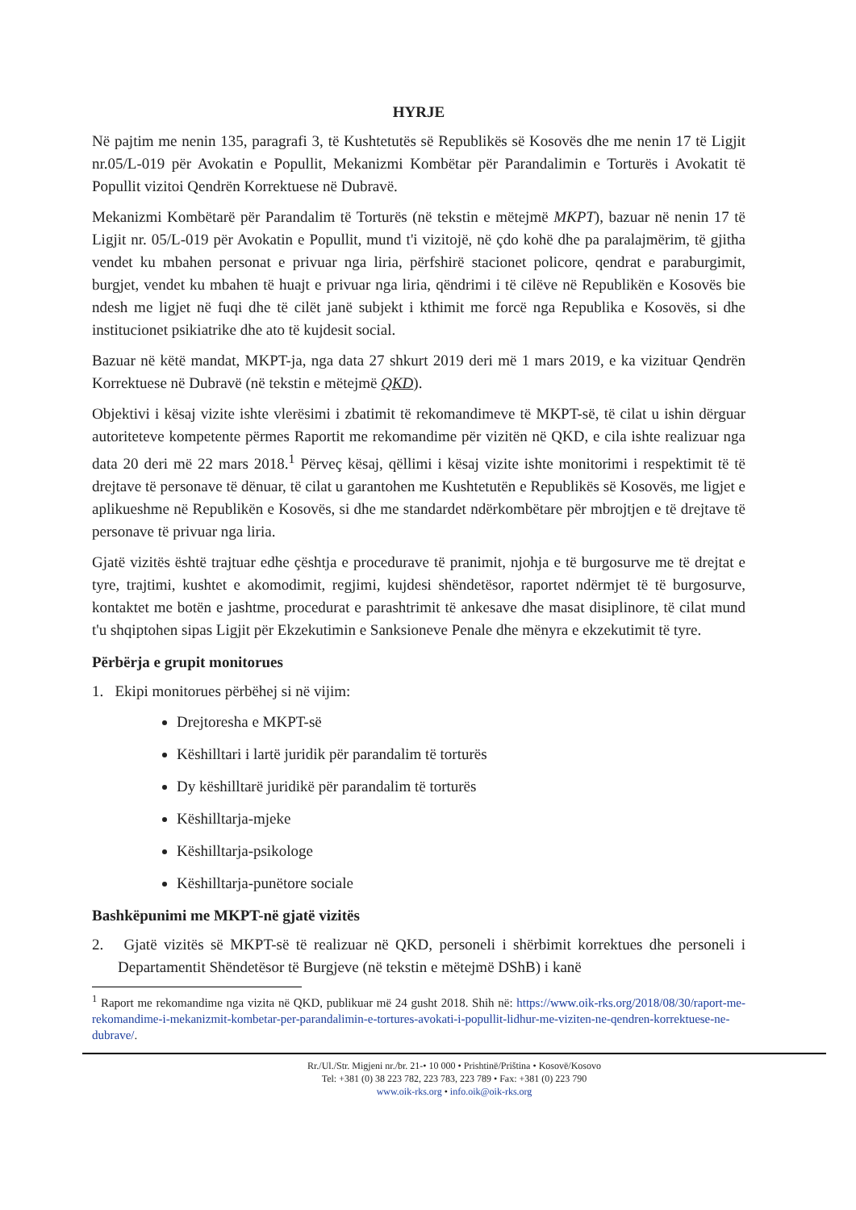HYRJE
Në pajtim me nenin 135, paragrafi 3, të Kushtetutës së Republikës së Kosovës dhe me nenin 17 të Ligjit nr.05/L-019 për Avokatin e Popullit, Mekanizmi Kombëtar për Parandalimin e Torturës i Avokatit të Popullit vizitoi Qendrën Korrektuese në Dubravë.
Mekanizmi Kombëtarë për Parandalim të Torturës (në tekstin e mëtejmë MKPT), bazuar në nenin 17 të Ligjit nr. 05/L-019 për Avokatin e Popullit, mund t'i vizitojë, në çdo kohë dhe pa paralajmërim, të gjitha vendet ku mbahen personat e privuar nga liria, përfshirë stacionet policore, qendrat e paraburgimit, burgjet, vendet ku mbahen të huajt e privuar nga liria, qëndrimi i të cilëve në Republikën e Kosovës bie ndesh me ligjet në fuqi dhe të cilët janë subjekt i kthimit me forcë nga Republika e Kosovës, si dhe institucionet psikiatrike dhe ato të kujdesit social.
Bazuar në këtë mandat, MKPT-ja, nga data 27 shkurt 2019 deri më 1 mars 2019, e ka vizituar Qendrën Korrektuese në Dubravë (në tekstin e mëtejmë QKD).
Objektivi i kësaj vizite ishte vlerësimi i zbatimit të rekomandimeve të MKPT-së, të cilat u ishin dërguar autoriteteve kompetente përmes Raportit me rekomandime për vizitën në QKD, e cila ishte realizuar nga data 20 deri më 22 mars 2018.<sup>1</sup> Përveç kësaj, qëllimi i kësaj vizite ishte monitorimi i respektimit të të drejtave të personave të dënuar, të cilat u garantohen me Kushtetutën e Republikës së Kosovës, me ligjet e aplikueshme në Republikën e Kosovës, si dhe me standardet ndërkombëtare për mbrojtjen e të drejtave të personave të privuar nga liria.
Gjatë vizitës është trajtuar edhe çështja e procedurave të pranimit, njohja e të burgosurve me të drejtat e tyre, trajtimi, kushtet e akomodimit, regjimi, kujdesi shëndetësor, raportet ndërmjet të të burgosurve, kontaktet me botën e jashtme, procedurat e parashtrimit të ankesave dhe masat disiplinore, të cilat mund t'u shqiptohen sipas Ligjit për Ekzekutimin e Sanksioneve Penale dhe mënyra e ekzekutimit të tyre.
Përbërja e grupit monitorues
1. Ekipi monitorues përbëhej si në vijim:
Drejtoresha e MKPT-së
Këshilltari i lartë juridik për parandalim të torturës
Dy këshilltarë juridikë për parandalim të torturës
Këshilltarja-mjeke
Këshilltarja-psikologe
Këshilltarja-punëtore sociale
Bashkëpunimi me MKPT-në gjatë vizitës
2. Gjatë vizitës së MKPT-së të realizuar në QKD, personeli i shërbimit korrektues dhe personeli i Departamentit Shëndetësor të Burgjeve (në tekstin e mëtejmë DShB) i kanë
<sup>1</sup> Raport me rekomandime nga vizita në QKD, publikuar më 24 gusht 2018. Shih në: https://www.oik-rks.org/2018/08/30/raport-me-rekomandime-i-mekanizmit-kombetar-per-parandalimin-e-tortures-avokati-i-popullit-lidhur-me-viziten-ne-qendren-korrektuese-ne-dubrave/.
Rr./Ul./Str. Migjeni nr./br. 21-• 10 000 • Prishtinë/Priština • Kosovë/Kosovo
Tel: +381 (0) 38 223 782, 223 783, 223 789 • Fax: +381 (0) 223 790
www.oik-rks.org • info.oik@oik-rks.org